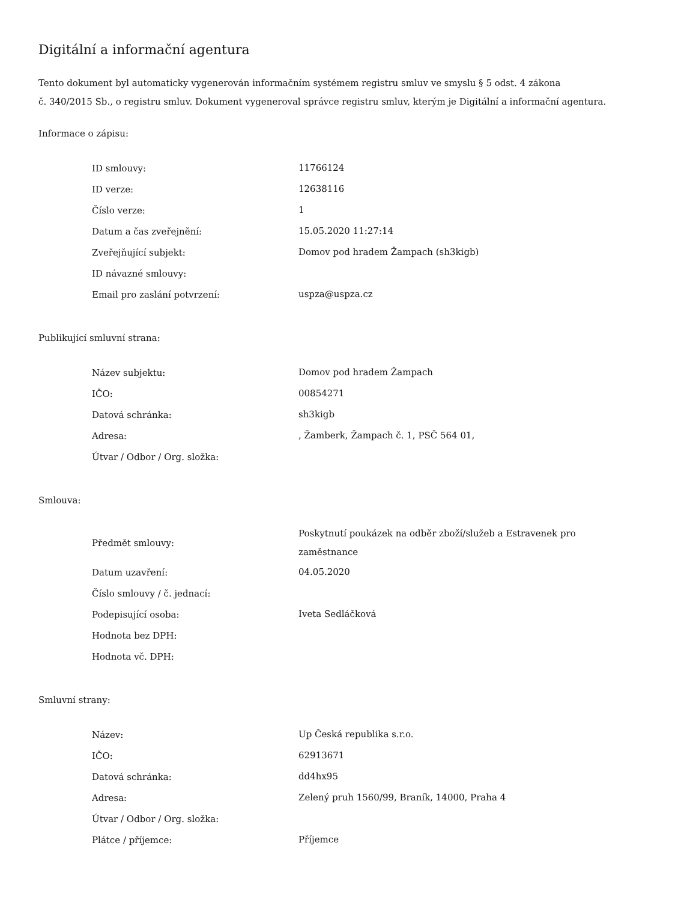Digitální a informační agentura
Tento dokument byl automaticky vygenerován informačním systémem registru smluv ve smyslu § 5 odst. 4 zákona
č. 340/2015 Sb., o registru smluv. Dokument vygeneroval správce registru smluv, kterým je Digitální a informační agentura.
Informace o zápisu:
| ID smlouvy: | 11766124 |
| ID verze: | 12638116 |
| Číslo verze: | 1 |
| Datum a čas zveřejnění: | 15.05.2020 11:27:14 |
| Zveřejňující subjekt: | Domov pod hradem Žampach (sh3kigb) |
| ID návazné smlouvy: | |
| Email pro zaslání potvrzení: | uspza@uspza.cz |
Publikující smluvní strana:
| Název subjektu: | Domov pod hradem Žampach |
| IČO: | 00854271 |
| Datová schránka: | sh3kigb |
| Adresa: | , Žamberk, Žampach č. 1, PSČ 564 01, |
| Útvar / Odbor / Org. složka: | |
Smlouva:
| Předmět smlouvy: | Poskytnutí poukázek na odběr zboží/služeb a Estravenek pro zaměstnance |
| Datum uzavření: | 04.05.2020 |
| Číslo smlouvy / č. jednací: | |
| Podepisující osoba: | Iveta Sedláčková |
| Hodnota bez DPH: | |
| Hodnota vč. DPH: | |
Smluvní strany:
| Název: | Up Česká republika s.r.o. |
| IČO: | 62913671 |
| Datová schránka: | dd4hx95 |
| Adresa: | Zelený pruh 1560/99, Braník, 14000, Praha 4 |
| Útvar / Odbor / Org. složka: | |
| Plátce / příjemce: | Příjemce |